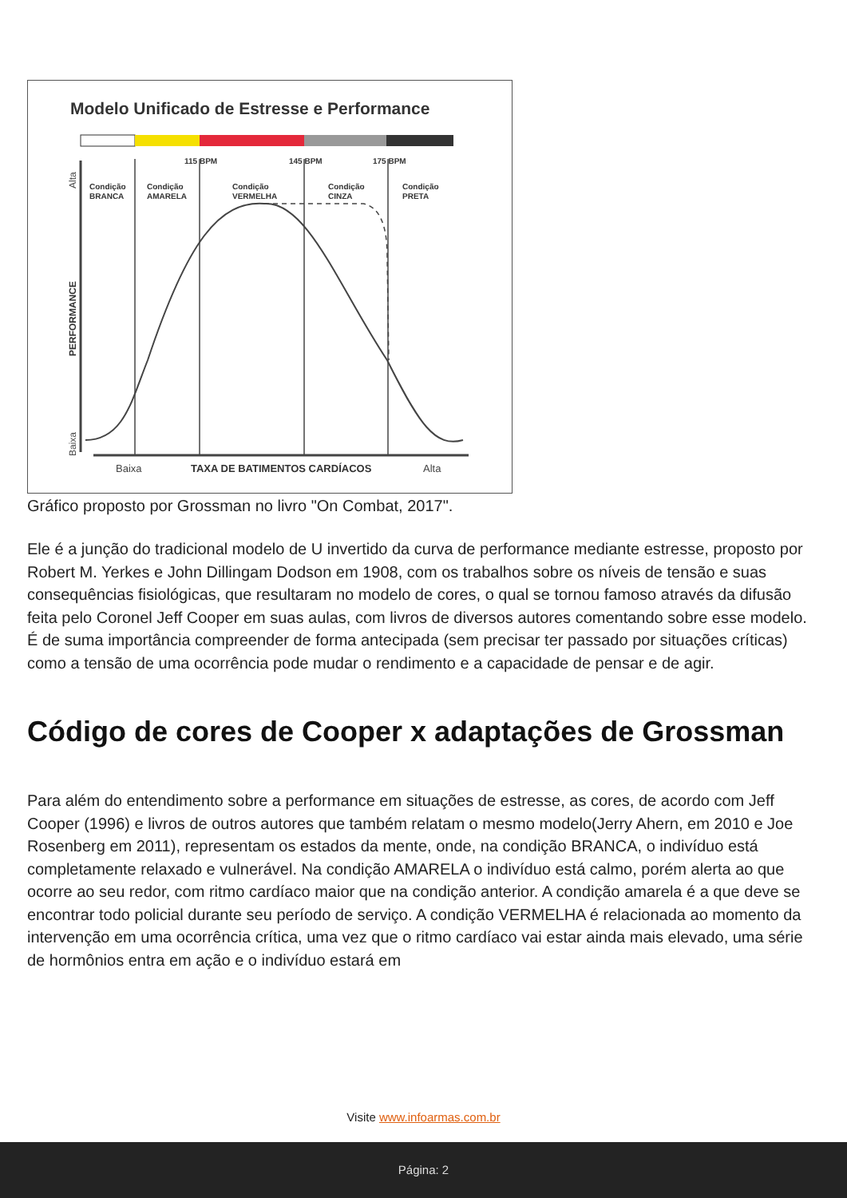Modelo Unificado de Estresse e Performance
115 BPM
145 BPM
175 BPM
Condição
BRANCA
Condição
AMARELA
Condição
VERMELHA
Condição
CINZA
Condição
PRETA
TAXA DE BATIMENTOS CARDÍACOS
Baixa
Alta
PERFORMANCE
Baixa
Alta
Gráfico proposto por Grossman no livro "On Combat, 2017".
Ele é a junção do tradicional modelo de U invertido da curva de performance mediante estresse, proposto por Robert M. Yerkes e John Dillingam Dodson em 1908, com os trabalhos sobre os níveis de tensão e suas consequências fisiológicas, que resultaram no modelo de cores, o qual se tornou famoso através da difusão feita pelo Coronel Jeff Cooper em suas aulas, com livros de diversos autores comentando sobre esse modelo. É de suma importância compreender de forma antecipada (sem precisar ter passado por situações críticas) como a tensão de uma ocorrência pode mudar o rendimento e a capacidade de pensar e de agir.
Código de cores de Cooper x adaptações de Grossman
Para além do entendimento sobre a performance em situações de estresse, as cores, de acordo com Jeff Cooper (1996) e livros de outros autores que também relatam o mesmo modelo(Jerry Ahern, em 2010 e Joe Rosenberg em 2011), representam os estados da mente, onde, na condição BRANCA, o indivíduo está completamente relaxado e vulnerável. Na condição AMARELA o indivíduo está calmo, porém alerta ao que ocorre ao seu redor, com ritmo cardíaco maior que na condição anterior. A condição amarela é a que deve se encontrar todo policial durante seu período de serviço. A condição VERMELHA é relacionada ao momento da intervenção em uma ocorrência crítica, uma vez que o ritmo cardíaco vai estar ainda mais elevado, uma série de hormônios entra em ação e o indivíduo estará em
Visite www.infoarmas.com.br
Página: 2